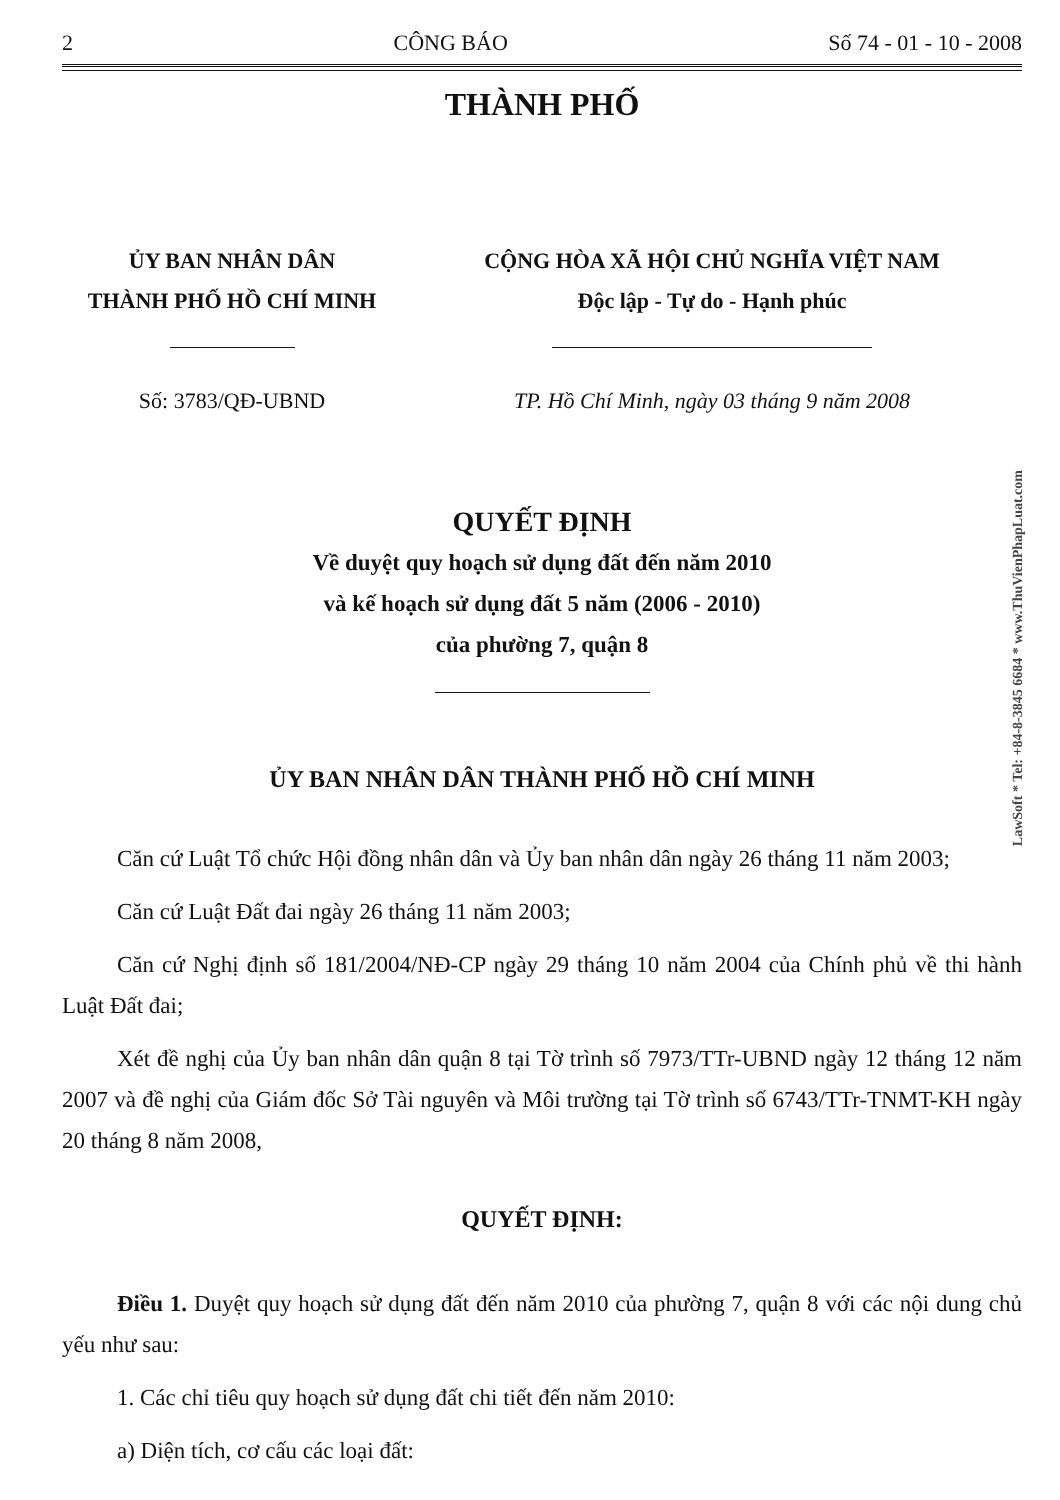2 CÔNG BÁO Số 74 - 01 - 10 - 2008
THÀNH PHỐ
ỦY BAN NHÂN DÂN
THÀNH PHỐ HỒ CHÍ MINH
CỘNG HÒA XÃ HỘI CHỦ NGHĨA VIỆT NAM
Độc lập - Tự do - Hạnh phúc
Số: 3783/QĐ-UBND TP. Hồ Chí Minh, ngày 03 tháng 9 năm 2008
QUYẾT ĐỊNH
Về duyệt quy hoạch sử dụng đất đến năm 2010
và kế hoạch sử dụng đất 5 năm (2006 - 2010)
của phường 7, quận 8
ỦY BAN NHÂN DÂN THÀNH PHỐ HỒ CHÍ MINH
Căn cứ Luật Tổ chức Hội đồng nhân dân và Ủy ban nhân dân ngày 26 tháng 11 năm 2003;
Căn cứ Luật Đất đai ngày 26 tháng 11 năm 2003;
Căn cứ Nghị định số 181/2004/NĐ-CP ngày 29 tháng 10 năm 2004 của Chính phủ về thi hành Luật Đất đai;
Xét đề nghị của Ủy ban nhân dân quận 8 tại Tờ trình số 7973/TTr-UBND ngày 12 tháng 12 năm 2007 và đề nghị của Giám đốc Sở Tài nguyên và Môi trường tại Tờ trình số 6743/TTr-TNMT-KH ngày 20 tháng 8 năm 2008,
QUYẾT ĐỊNH:
Điều 1. Duyệt quy hoạch sử dụng đất đến năm 2010 của phường 7, quận 8 với các nội dung chủ yếu như sau:
1. Các chỉ tiêu quy hoạch sử dụng đất chi tiết đến năm 2010:
a) Diện tích, cơ cấu các loại đất:
LawSoft * Tel: +84-8-3845 6684 * www.ThuVienPhapLuat.com